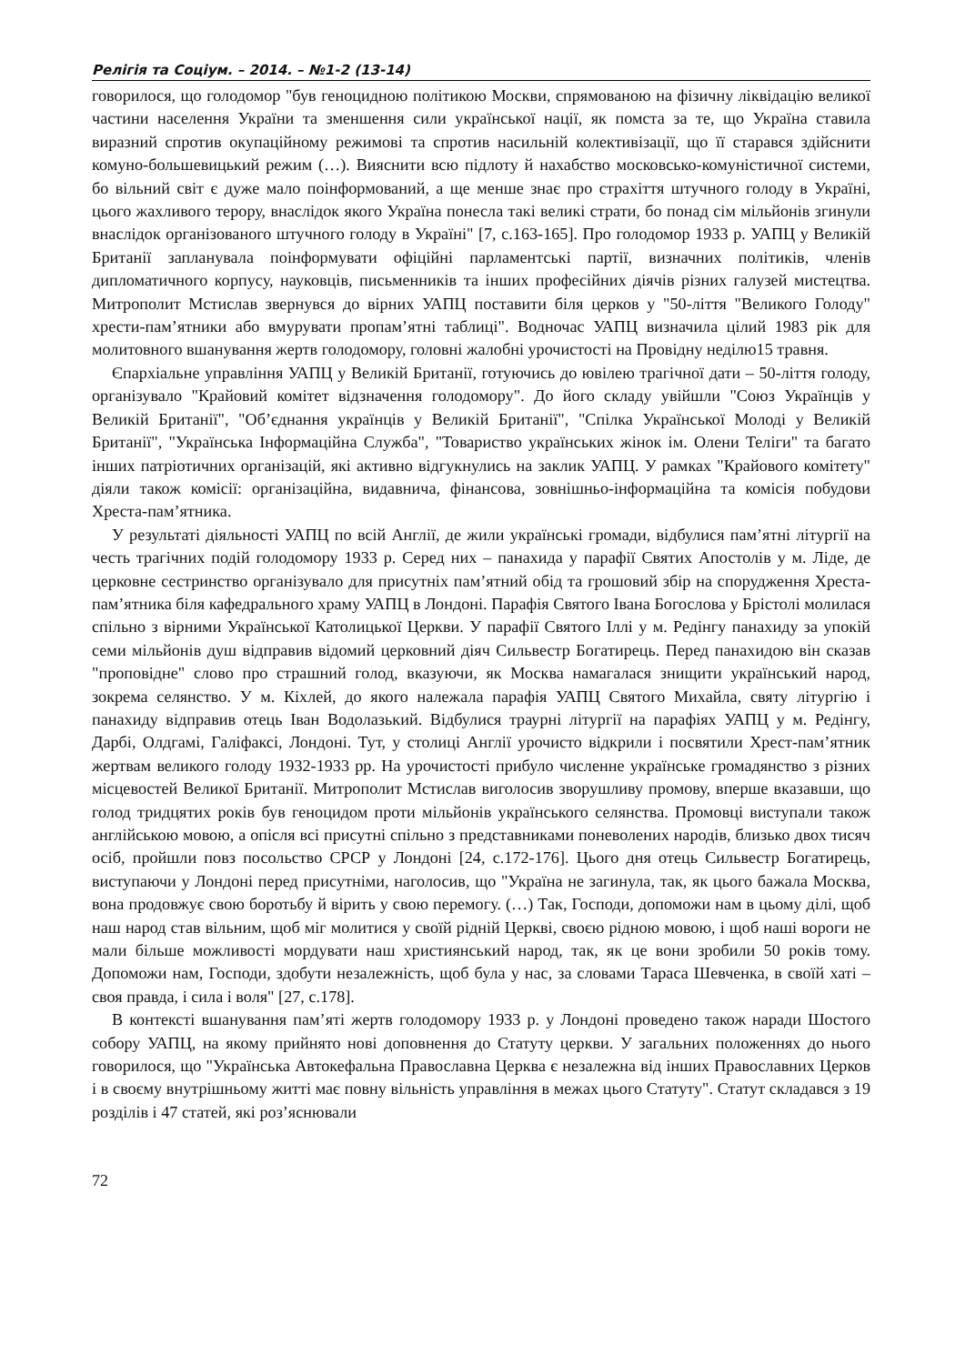Релігія та Соціум. – 2014. – №1-2 (13-14)
говорилося, що голодомор "був геноцидною політикою Москви, спрямованою на фізичну ліквідацію великої частини населення України та зменшення сили української нації, як помста за те, що Україна ставила виразний спротив окупаційному режимові та спротив насильній колективізації, що її старався здійснити комуно-большевицький режим (…). Вияснити всю підлоту й нахабство московсько-комуністичної системи, бо вільний світ є дуже мало поінформований, а ще менше знає про страхіття штучного голоду в Україні, цього жахливого терору, внаслідок якого Україна понесла такі великі страти, бо понад сім мільйонів згинули внаслідок організованого штучного голоду в Україні" [7, с.163-165]. Про голодомор 1933 р. УАПЦ у Великій Британії запланувала поінформувати офіційні парламентські партії, визначних політиків, членів дипломатичного корпусу, науковців, письменників та інших професійних діячів різних галузей мистецтва. Митрополит Мстислав звернувся до вірних УАПЦ поставити біля церков у "50-ліття "Великого Голоду" хрести-пам’ятники або вмурувати пропам’ятні таблиці". Водночас УАПЦ визначила цілий 1983 рік для молитовного вшанування жертв голодомору, головні жалобні урочистості на Провідну неділю15 травня.
Єпархіальне управління УАПЦ у Великій Британії, готуючись до ювілею трагічної дати – 50-ліття голоду, організувало "Крайовий комітет відзначення голодомору". До його складу увійшли "Союз Українців у Великій Британії", "Об’єднання українців у Великій Британії", "Спілка Української Молоді у Великій Британії", "Українська Інформаційна Служба", "Товариство українських жінок ім. Олени Теліги" та багато інших патріотичних організацій, які активно відгукнулись на заклик УАПЦ. У рамках "Крайового комітету" діяли також комісії: організаційна, видавнича, фінансова, зовнішньо-інформаційна та комісія побудови Хреста-пам’ятника.
У результаті діяльності УАПЦ по всій Англії, де жили українські громади, відбулися пам’ятні літургії на честь трагічних подій голодомору 1933 р. Серед них – панахида у парафії Святих Апостолів у м. Ліде, де церковне сестринство організувало для присутніх пам’ятний обід та грошовий збір на спорудження Хреста-пам’ятника біля кафедрального храму УАПЦ в Лондоні. Парафія Святого Івана Богослова у Брістолі молилася спільно з вірними Української Католицької Церкви. У парафії Святого Іллі у м. Редінгу панахиду за упокій семи мільйонів душ відправив відомий церковний діяч Сильвестр Богатирець. Перед панахидою він сказав "проповідне" слово про страшний голод, вказуючи, як Москва намагалася знищити український народ, зокрема селянство. У м. Кіхлей, до якого належала парафія УАПЦ Святого Михайла, святу літургію і панахиду відправив отець Іван Водолазький. Відбулися траурні літургії на парафіях УАПЦ у м. Редінгу, Дарбі, Олдгамі, Галіфаксі, Лондоні. Тут, у столиці Англії урочисто відкрили і посвятили Хрест-пам’ятник жертвам великого голоду 1932-1933 рр. На урочистості прибуло численне українське громадянство з різних місцевостей Великої Британії. Митрополит Мстислав виголосив зворушливу промову, вперше вказавши, що голод тридцятих років був геноцидом проти мільйонів українського селянства. Промовці виступали також англійською мовою, а опісля всі присутні спільно з представниками поневолених народів, близько двох тисяч осіб, пройшли повз посольство СРСР у Лондоні [24, с.172-176]. Цього дня отець Сильвестр Богатирець, виступаючи у Лондоні перед присутніми, наголосив, що "Україна не загинула, так, як цього бажала Москва, вона продовжує свою боротьбу й вірить у свою перемогу. (…) Так, Господи, допоможи нам в цьому ділі, щоб наш народ став вільним, щоб міг молитися у своїй рідній Церкві, своєю рідною мовою, і щоб наші вороги не мали більше можливості мордувати наш християнський народ, так, як це вони зробили 50 років тому. Допоможи нам, Господи, здобути незалежність, щоб була у нас, за словами Тараса Шевченка, в своїй хаті – своя правда, і сила і воля" [27, с.178].
В контексті вшанування пам’яті жертв голодомору 1933 р. у Лондоні проведено також наради Шостого собору УАПЦ, на якому прийнято нові доповнення до Статуту церкви. У загальних положеннях до нього говорилося, що "Українська Автокефальна Православна Церква є незалежна від інших Православних Церков і в своєму внутрішньому житті має повну вільність управління в межах цього Статуту". Статут складався з 19 розділів і 47 статей, які роз’яснювали
72